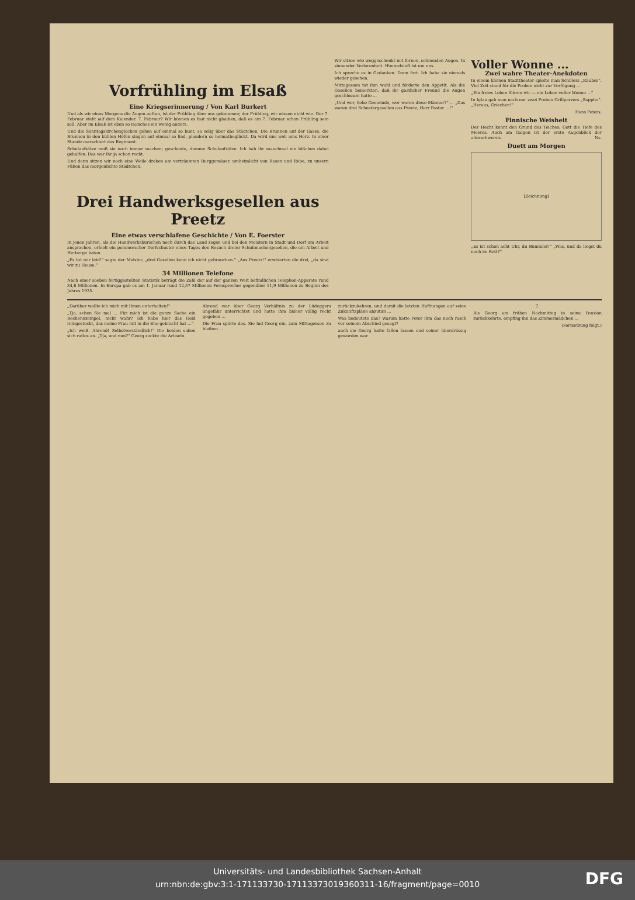Vorfrühling im Elsaß
Eine Kriegserinnerung / Von Karl Burkert
Und als wir eines Morgens die Augen auftun, ist der Frühling über uns gekommen; der Frühling, wir wissen nicht wie. Der 7. Februar steht auf dem Kalender. 7. Februar? Wir können es fast nicht glauben, daß es am 7. Februar schon Frühling sein soll. Aber im Elsaß ist eben so manches ein wenig anders.
Und die Sonntagskirchenglocken gehen auf einmal so bunt, so selig über das Städtchen. Die Brunnen auf der Gasse, die Brunnen in den kühlen Höfen singen auf einmal so lind, plaudern so heimatbeglückt. Da wird uns weh ums Herz. In einer Stunde marschiert das Regiment.
Schulaufsätze muß sie noch immer machen; gescheute, dumme Schulaufsätze. Ich hab ihr manchmal ein bißchen dabei geholfen. Das war ihr ja schon recht.
Und dann sitzen wir noch eine Weile droben am verträumten Burggemäuer, umheimlicht von Rasen und Rebe, zu unsern Füßen das morgenlichte Städtchen.
Drei Handwerksgesellen aus Preetz
Eine etwas verschlafene Geschichte / Von E. Foerster
In jenen Jahren, als die Handwerksburschen noch durch das Land zogen und bei den Meistern in Stadt und Dorf um Arbeit ansprachen, erhielt ein pommerscher Dorfschuster eines Tages den Besuch dreier Schuhmachergesellen, die um Arbeit und Herberge baten.
„Es tut mir leid!“ sagte der Meister, „drei Gesellen kann ich nicht gebrauchen.“ „Aus Preetz!“ erwiderten die drei, „da sind wir zu Hause.“
34 Millionen Telefone
Nach einer soeben fertiggestellten Statistik beträgt die Zahl der auf der ganzen Welt befindlichen Telephon-Apparate rund 34,6 Millionen. In Europa gab es am 1. Januar rund 12,57 Millionen Fernsprecher gegenüber 11,9 Millionen zu Beginn des Jahres 1935.
Wir sitzen wie weggeschenkt mit fernen, sehnenden Augen. In sinnender Verlorenheit. Himmelsluft ist um uns.
Ich spreche es in Gedanken. Dann fort. Ich habe sie niemals wieder gesehen.
Mittagessen tat ihm wohl und förderte den Appetit. Als die Gesellen bemerkten, daß ihr gastlicher Freund die Augen geschlossen hatte ...
„Und wer, liebe Gemeinde, wer waren diese Männer?“ ... „Das waren drei Schustergesellen aus Preetz, Herr Pastor ...!“
Voller Wonne ...
Zwei wahre Theater-Anekdoten
In einem kleinen Stadttheater spielte man Schillers „Räuber“. Viel Zeit stand für die Proben nicht zur Verfügung ...
„Ein freies Leben führen wir — ein Leben voller Wonne ...“
In Iglau gab man nach nur zwei Proben Grillparzers „Sappho“. „Heraus, Griechen!“
Hans Peters.
Finnische Weisheit
Der Hecht kennt den Grund des Teiches; Gott die Tiefe des Meeres. Auch am Galgen ist der erste Augenblick der allerschwerste. Ns.
Duett am Morgen
[Zeichnung]
„Es ist schon acht Uhr, du Bummler!“ „Was, und da liegst du noch im Bett?“
„Darüber wollte ich mich mit Ihnen unterhalten!“
„Tja, sehen Sie mal ... Für mich ist die ganze Sache ein Rechenexempel, nicht wahr? Ich habe hier das Geld reingesteckt, das meine Frau mit in die Ehe gebracht hat ...“
„Ich weiß, Ahrend! Selbstverständlich!“ Die beiden sahen sich ratlos an. „Tja, und nun?“ Georg zuckte die Achseln.
Ahrend war über Georg Verhältnis zu der Lüdeggers ungefähr unterrichtet und hatte ihm bisher völlig recht gegeben ...
Die Frau spürte das. Sie lud Georg ein, zum Mittagessen zu bleiben ...
zurückzukehren, und damit die letzten Hoffnungen auf seine Zukunftspläne abzutun ...
Was bedeutete das? Warum hatte Peter ihm das noch rasch vor seinem Abschied gesagt?
auch sie Georg hatte fallen lassen und seiner überdrüssig geworden war.
7.
Als Georg am frühen Nachmittag in seine Pension zurückkehrte, empfing ihn das Zimmermädchen ...
(Fortsetzung folgt.)
Universitäts- und Landesbibliothek Sachsen-Anhalt
urn:nbn:de:gbv:3:1-171133730-17113373019360311-16/fragment/page=0010
DFG